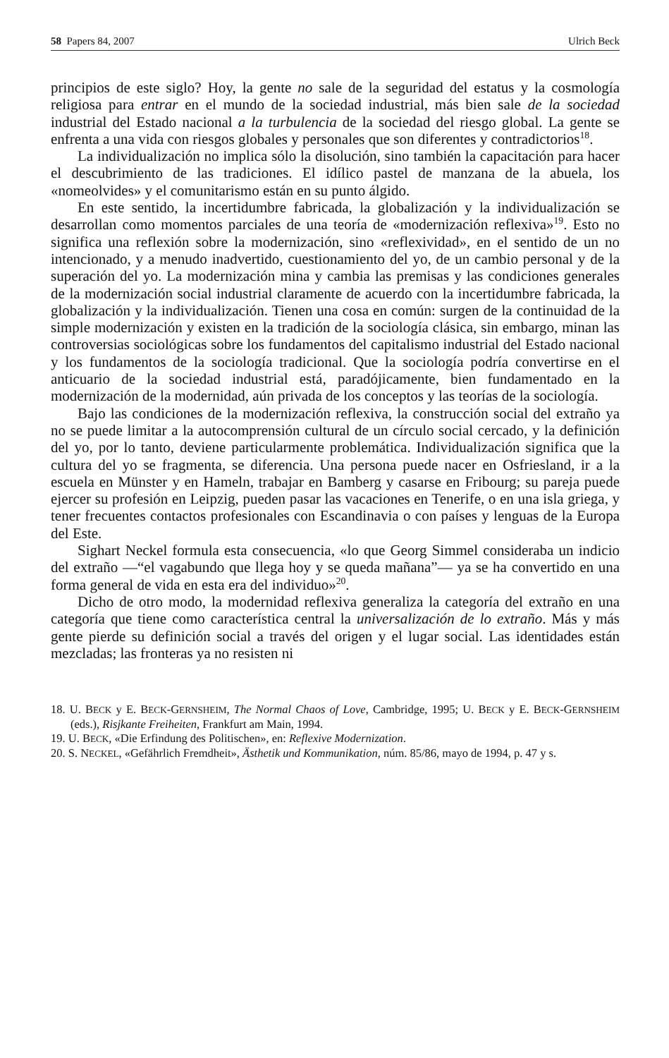58 Papers 84, 2007 Ulrich Beck
principios de este siglo? Hoy, la gente no sale de la seguridad del estatus y la cosmología religiosa para entrar en el mundo de la sociedad industrial, más bien sale de la sociedad industrial del Estado nacional a la turbulencia de la sociedad del riesgo global. La gente se enfrenta a una vida con riesgos globales y personales que son diferentes y contradictorios<sup>18</sup>.
La individualización no implica sólo la disolución, sino también la capacitación para hacer el descubrimiento de las tradiciones. El idílico pastel de manzana de la abuela, los «nomeolvides» y el comunitarismo están en su punto álgido.
En este sentido, la incertidumbre fabricada, la globalización y la individualización se desarrollan como momentos parciales de una teoría de «modernización reflexiva»<sup>19</sup>. Esto no significa una reflexión sobre la modernización, sino «reflexividad», en el sentido de un no intencionado, y a menudo inadvertido, cuestionamiento del yo, de un cambio personal y de la superación del yo. La modernización mina y cambia las premisas y las condiciones generales de la modernización social industrial claramente de acuerdo con la incertidumbre fabricada, la globalización y la individualización. Tienen una cosa en común: surgen de la continuidad de la simple modernización y existen en la tradición de la sociología clásica, sin embargo, minan las controversias sociológicas sobre los fundamentos del capitalismo industrial del Estado nacional y los fundamentos de la sociología tradicional. Que la sociología podría convertirse en el anticuario de la sociedad industrial está, paradójicamente, bien fundamentado en la modernización de la modernidad, aún privada de los conceptos y las teorías de la sociología.
Bajo las condiciones de la modernización reflexiva, la construcción social del extraño ya no se puede limitar a la autocomprensión cultural de un círculo social cercado, y la definición del yo, por lo tanto, deviene particularmente problemática. Individualización significa que la cultura del yo se fragmenta, se diferencia. Una persona puede nacer en Osfriesland, ir a la escuela en Münster y en Hameln, trabajar en Bamberg y casarse en Fribourg; su pareja puede ejercer su profesión en Leipzig, pueden pasar las vacaciones en Tenerife, o en una isla griega, y tener frecuentes contactos profesionales con Escandinavia o con países y lenguas de la Europa del Este.
Sighart Neckel formula esta consecuencia, «lo que Georg Simmel consideraba un indicio del extraño —“el vagabundo que llega hoy y se queda mañana”— ya se ha convertido en una forma general de vida en esta era del individuo»<sup>20</sup>.
Dicho de otro modo, la modernidad reflexiva generaliza la categoría del extraño en una categoría que tiene como característica central la universalización de lo extraño. Más y más gente pierde su definición social a través del origen y el lugar social. Las identidades están mezcladas; las fronteras ya no resisten ni
18. U. BECK y E. BECK-GERNSHEIM, The Normal Chaos of Love, Cambridge, 1995; U. BECK y E. BECK-GERNSHEIM (eds.), Risjkante Freiheiten, Frankfurt am Main, 1994.
19. U. BECK, «Die Erfindung des Politischen», en: Reflexive Modernization.
20. S. NECKEL, «Gefährlich Fremdheit», Ästhetik und Kommunikation, núm. 85/86, mayo de 1994, p. 47 y s.